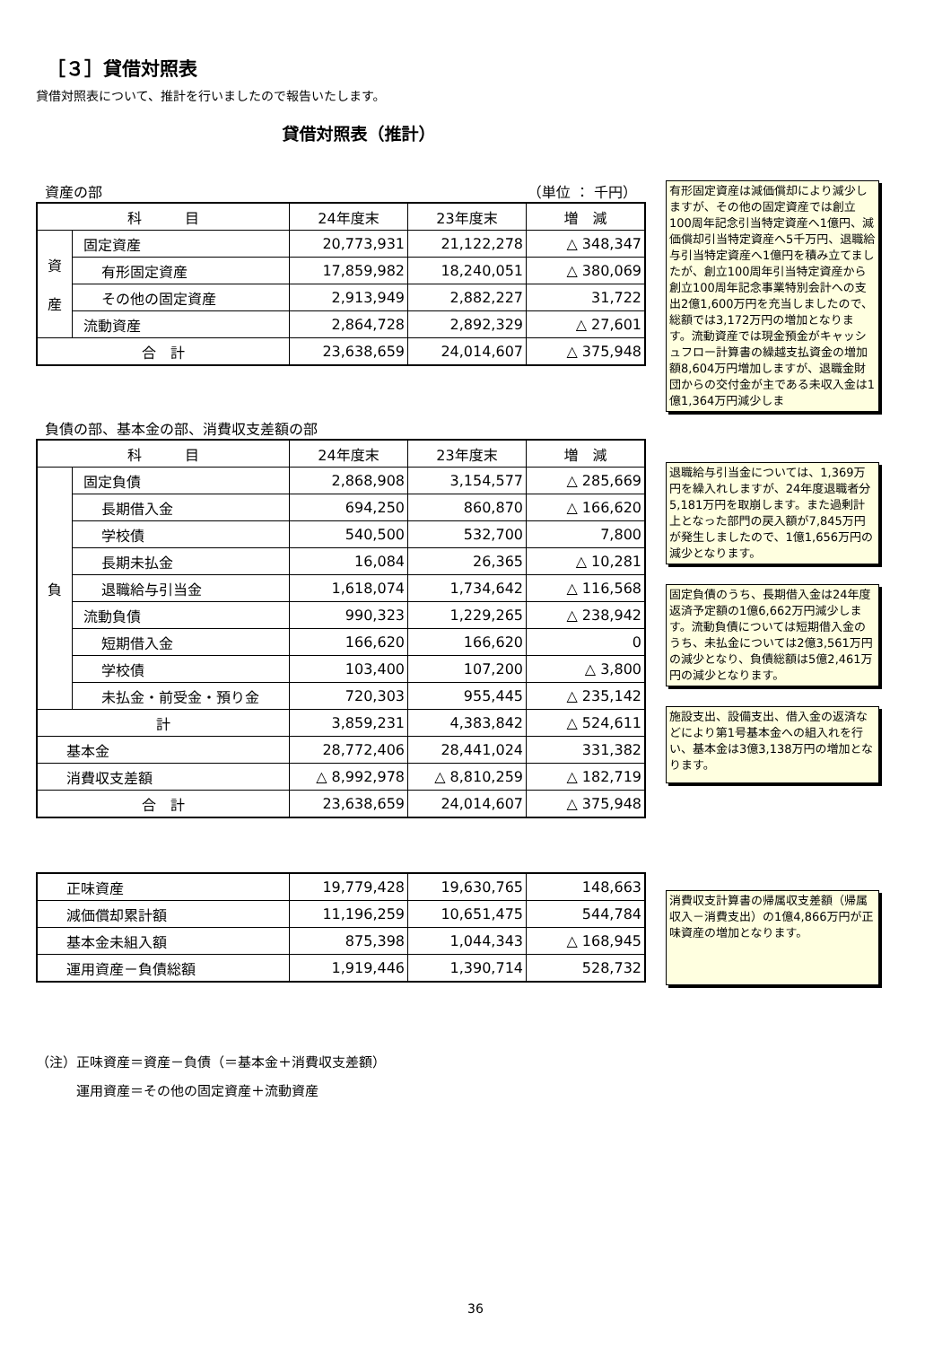［３］貸借対照表
貸借対照表について、推計を行いましたので報告いたします。
貸借対照表（推計）
資産の部 （単位 ： 千円）
| 科 目 | | 24年度末 | 23年度末 | 増 減 |
| --- | --- | --- | --- | --- |
| 資 産 | 固定資産 | 20,773,931 | 21,122,278 | △ 348,347 |
| | 有形固定資産 | 17,859,982 | 18,240,051 | △ 380,069 |
| | その他の固定資産 | 2,913,949 | 2,882,227 | 31,722 |
| | 流動資産 | 2,864,728 | 2,892,329 | △ 27,601 |
| 合 計 | | 23,638,659 | 24,014,607 | △ 375,948 |
有形固定資産は減価償却により減少しますが、その他の固定資産では創立100周年記念引当特定資産へ1億円、減価償却引当特定資産へ5千万円、退職給与引当特定資産へ1億円を積み立てましたが、創立100周年引当特定資産から創立100周年記念事業特別会計への支出2億1,600万円を充当しましたので、総額では3,172万円の増加となります。流動資産では現金預金がキャッシュフロー計算書の繰越支払資金の増加額8,604万円増加しますが、退職金財団からの交付金が主である未収入金は1億1,364万円減少しま
負債の部、基本金の部、消費収支差額の部
| 科 目 | | 24年度末 | 23年度末 | 増 減 |
| --- | --- | --- | --- | --- |
| 負 | 固定負債 | 2,868,908 | 3,154,577 | △ 285,669 |
| | 長期借入金 | 694,250 | 860,870 | △ 166,620 |
| | 学校債 | 540,500 | 532,700 | 7,800 |
| | 長期未払金 | 16,084 | 26,365 | △ 10,281 |
| | 退職給与引当金 | 1,618,074 | 1,734,642 | △ 116,568 |
| | 流動負債 | 990,323 | 1,229,265 | △ 238,942 |
| | 短期借入金 | 166,620 | 166,620 | 0 |
| | 学校債 | 103,400 | 107,200 | △ 3,800 |
| | 未払金・前受金・預り金 | 720,303 | 955,445 | △ 235,142 |
| 計 | | 3,859,231 | 4,383,842 | △ 524,611 |
| 基本金 | | 28,772,406 | 28,441,024 | 331,382 |
| 消費収支差額 | | △ 8,992,978 | △ 8,810,259 | △ 182,719 |
| 合 計 | | 23,638,659 | 24,014,607 | △ 375,948 |
退職給与引当金については、1,369万円を繰入れしますが、24年度退職者分5,181万円を取崩します。また過剰計上となった部門の戻入額が7,845万円が発生しましたので、1億1,656万円の減少となります。
固定負債のうち、長期借入金は24年度返済予定額の1億6,662万円減少します。流動負債については短期借入金のうち、未払金については2億3,561万円の減少となり、負債総額は5億2,461万円の減少となります。
施設支出、設備支出、借入金の返済などにより第1号基本金への組入れを行い、基本金は3億3,138万円の増加となります。
| 正味資産 | 19,779,428 | 19,630,765 | 148,663 |
| 減価償却累計額 | 11,196,259 | 10,651,475 | 544,784 |
| 基本金未組入額 | 875,398 | 1,044,343 | △ 168,945 |
| 運用資産－負債総額 | 1,919,446 | 1,390,714 | 528,732 |
消費収支計算書の帰属収支差額（帰属収入－消費支出）の1億4,866万円が正味資産の増加となります。
（注）正味資産＝資産－負債（＝基本金＋消費収支差額）
　　　運用資産＝その他の固定資産＋流動資産
36